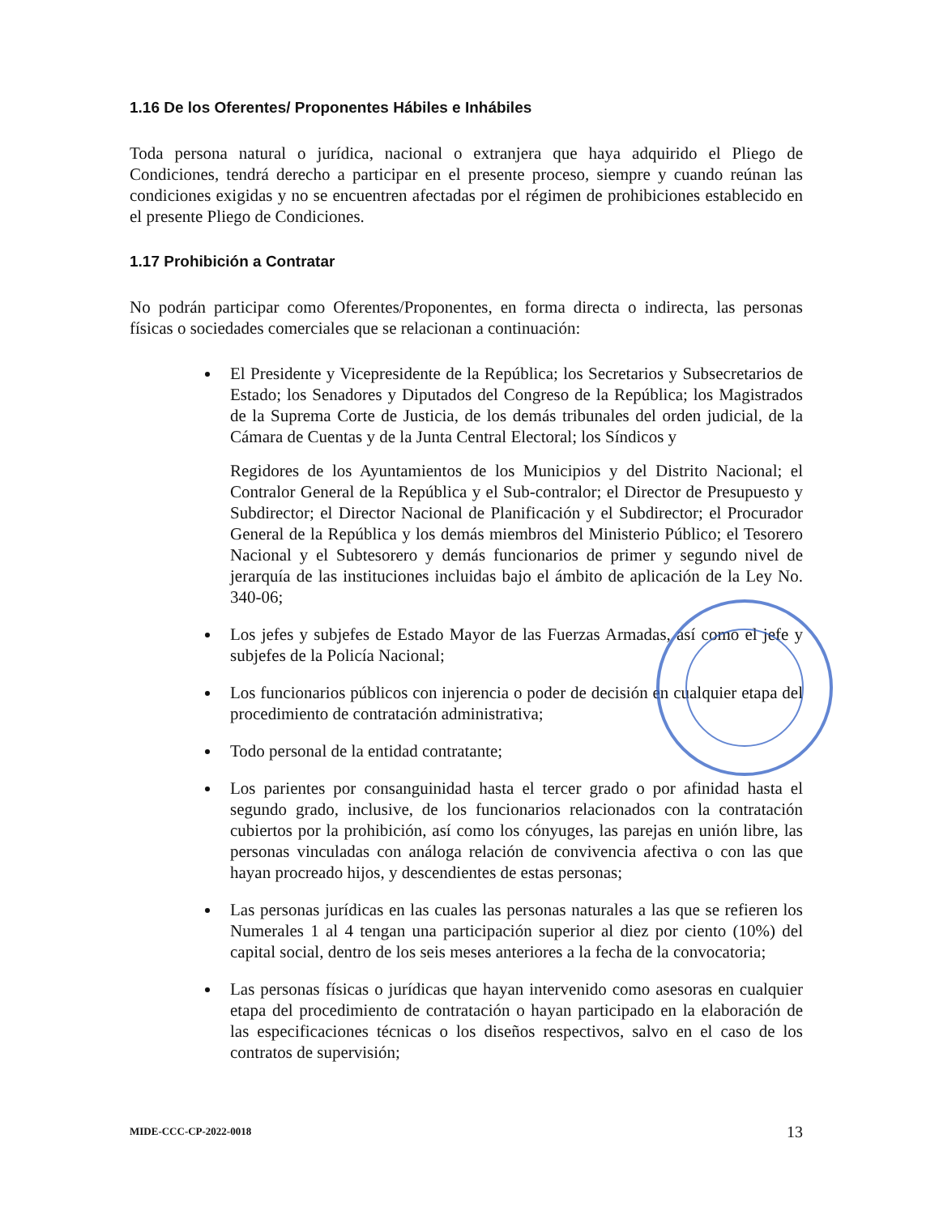1.16 De los Oferentes/ Proponentes Hábiles e Inhábiles
Toda persona natural o jurídica, nacional o extranjera que haya adquirido el Pliego de Condiciones, tendrá derecho a participar en el presente proceso, siempre y cuando reúnan las condiciones exigidas y no se encuentren afectadas por el régimen de prohibiciones establecido en el presente Pliego de Condiciones.
1.17 Prohibición a Contratar
No podrán participar como Oferentes/Proponentes, en forma directa o indirecta, las personas físicas o sociedades comerciales que se relacionan a continuación:
El Presidente y Vicepresidente de la República; los Secretarios y Subsecretarios de Estado; los Senadores y Diputados del Congreso de la República; los Magistrados de la Suprema Corte de Justicia, de los demás tribunales del orden judicial, de la Cámara de Cuentas y de la Junta Central Electoral; los Síndicos y
Regidores de los Ayuntamientos de los Municipios y del Distrito Nacional; el Contralor General de la República y el Sub-contralor; el Director de Presupuesto y Subdirector; el Director Nacional de Planificación y el Subdirector; el Procurador General de la República y los demás miembros del Ministerio Público; el Tesorero Nacional y el Subtesorero y demás funcionarios de primer y segundo nivel de jerarquía de las instituciones incluidas bajo el ámbito de aplicación de la Ley No. 340-06;
Los jefes y subjefes de Estado Mayor de las Fuerzas Armadas, así como el jefe y subjefes de la Policía Nacional;
Los funcionarios públicos con injerencia o poder de decisión en cualquier etapa del procedimiento de contratación administrativa;
Todo personal de la entidad contratante;
Los parientes por consanguinidad hasta el tercer grado o por afinidad hasta el segundo grado, inclusive, de los funcionarios relacionados con la contratación cubiertos por la prohibición, así como los cónyuges, las parejas en unión libre, las personas vinculadas con análoga relación de convivencia afectiva o con las que hayan procreado hijos, y descendientes de estas personas;
Las personas jurídicas en las cuales las personas naturales a las que se refieren los Numerales 1 al 4 tengan una participación superior al diez por ciento (10%) del capital social, dentro de los seis meses anteriores a la fecha de la convocatoria;
Las personas físicas o jurídicas que hayan intervenido como asesoras en cualquier etapa del procedimiento de contratación o hayan participado en la elaboración de las especificaciones técnicas o los diseños respectivos, salvo en el caso de los contratos de supervisión;
MIDE-CCC-CP-2022-0018 13